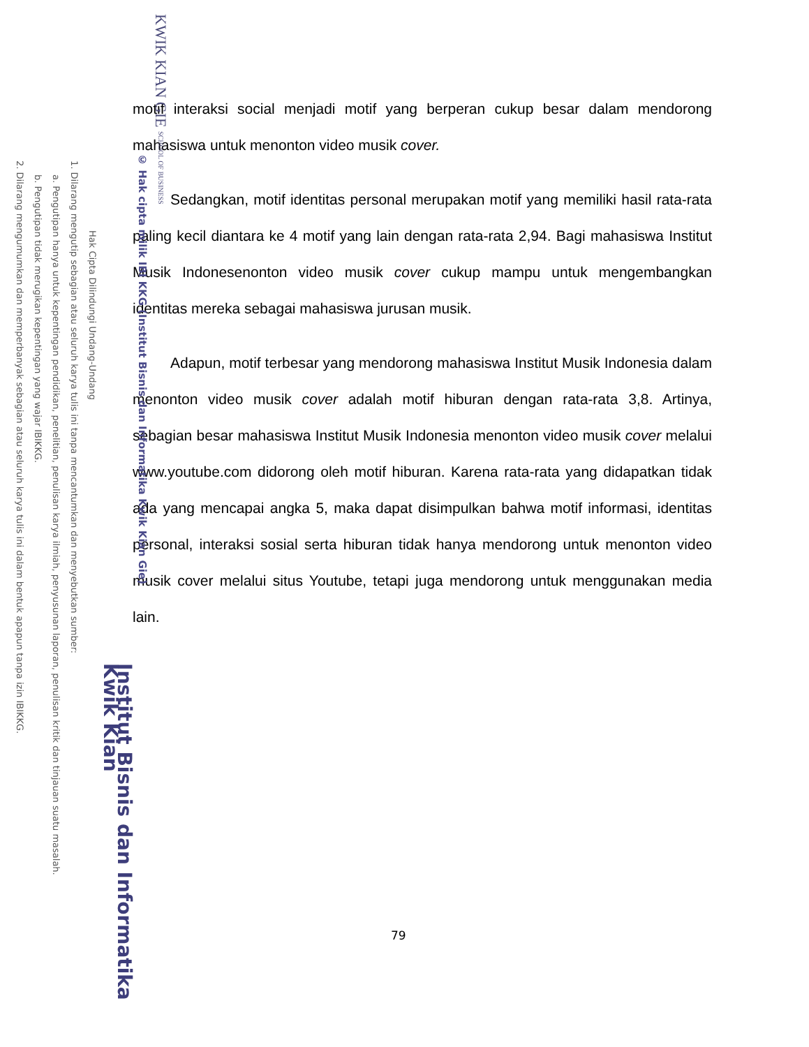motif interaksi social menjadi motif yang berperan cukup besar dalam mendorong mahasiswa untuk menonton video musik cover.
Sedangkan, motif identitas personal merupakan motif yang memiliki hasil rata-rata paling kecil diantara ke 4 motif yang lain dengan rata-rata 2,94. Bagi mahasiswa Institut Musik Indonesenonton video musik cover cukup mampu untuk mengembangkan identitas mereka sebagai mahasiswa jurusan musik.
Adapun, motif terbesar yang mendorong mahasiswa Institut Musik Indonesia dalam menonton video musik cover adalah motif hiburan dengan rata-rata 3,8. Artinya, sebagian besar mahasiswa Institut Musik Indonesia menonton video musik cover melalui www.youtube.com didorong oleh motif hiburan. Karena rata-rata yang didapatkan tidak ada yang mencapai angka 5, maka dapat disimpulkan bahwa motif informasi, identitas personal, interaksi sosial serta hiburan tidak hanya mendorong untuk menonton video musik cover melalui situs Youtube, tetapi juga mendorong untuk menggunakan media lain.
79
KWIK KIAN GIE SCHOOL OF BUSINESS
© Hak cipta milik IBI KKG (Institut Bisnis dan Informatika Kwik Kian Gie)
Institut Bisnis dan Informatika Kwik Kian
Hak Cipta Dilindungi Undang-Undang
1. Dilarang mengutip sebagian atau seluruh karya tulis ini tanpa mencantumkan dan menyebutkan sumber:
a. Pengutipan hanya untuk kepentingan pendidikan, penelitian, penulisan karya ilmiah, penyusunan laporan, penulisan kritik dan tinjauan suatu masalah.
b. Pengutipan tidak merugikan kepentingan yang wajar IBIKKG.
2. Dilarang mengumumkan dan memperbanyak sebagian atau seluruh karya tulis ini dalam bentuk apapun tanpa izin IBIKKG.